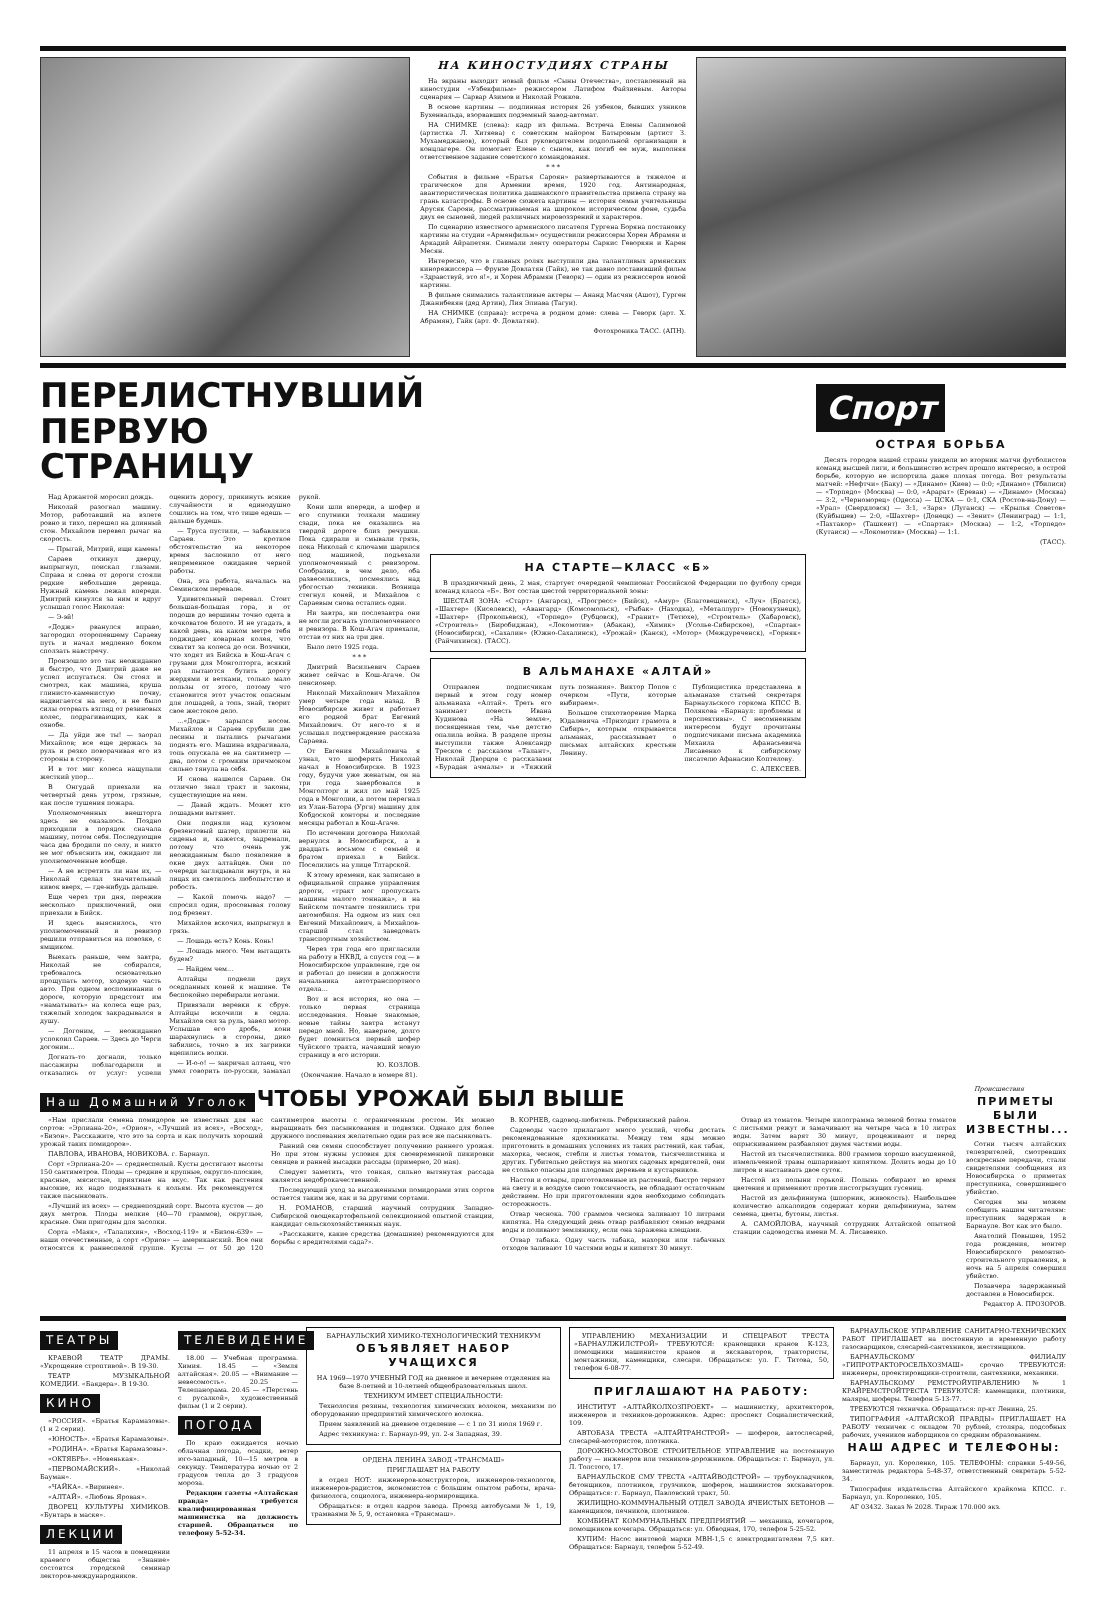НА КИНОСТУДИЯХ СТРАНЫ
На экраны выходит новый фильм «Сыны Отечества», поставленный на киностудии «Узбекфильм» режиссером Латифом Файзиевым. Авторы сценария — Сарвар Азимов и Николай Рожков.
В основе картины — подлинная история 26 узбеков, бывших узников Бухенвальда, взорвавших подземный завод-автомат.
НА СНИМКЕ (слева): кадр из фильма. Встреча Елены Салимовой (артистка Л. Хитяева) с советским майором Батыровым (артист З. Мухамеджанов), который был руководителем подпольной организации в концлагере. Он помогает Елене с сыном, как погиб ее муж, выполняя ответственное задание советского командования.
* * *
События в фильме «Братья Сароян» развертываются в тяжелое и трагическое для Армении время, 1920 год. Антинародная, авантюристическая политика дашнакского правительства привела страну на грань катастрофы. В основе сюжета картины — история семьи учительницы Арусяк Сароян, рассматриваемая на широком историческом фоне, судьба двух ее сыновей, людей различных мировоззрений и характеров.
По сценарию известного армянского писателя Гургена Боряна постановку картины на студии «Арменфильм» осуществили режиссеры Хорен Абрамян и Аркадий Айрапетян. Снимали ленту операторы Саркис Геворкян и Карен Месян.
Интересно, что в главных ролях выступили два талантливых армянских кинорежиссера — Фрунзе Довлатян (Гайк), не так давно поставивший фильм «Здравствуй, это я!», и Хорен Абрамян (Геворк) — один из режиссеров новой картины.
В фильме снимались талантливые актеры — Ананд Масчян (Ашот), Гурген Джанибекян (дед Артин), Лия Элиава (Тагуи).
НА СНИМКЕ (справа): встреча в родном доме: слева — Геворк (арт. Х. Абрамян), Гайк (арт. Ф. Довлатян).
Фотохроника ТАСС. (АПН).
ПЕРЕЛИСТНУВШИЙ ПЕРВУЮ СТРАНИЦУ
Над Аржантой моросил дождь.
Николай разогнал машину. Мотор, работавший на взлете ровно и тихо, перешел на длинный стон. Михайлов перевел рычаг на скорость.
— Прыгай, Митрий, ищи камень!
Сараев откинул дверцу, выпрыгнул, поискал глазами. Справа и слева от дороги стояли редкие небольшие деревца. Нужный камень лежал впереди. Дмитрий кинулся за ним и вдруг услышал голос Николая:
— Э-эй!
«Додж» рванулся вправо, загородил оторопевшему Сараеву путь и начал медленно боком сползать навстречу.
Произошло это так неожиданно и быстро, что Дмитрий даже не успел испугаться. Он стоял и смотрел, как машина, круша глинисто-каменистую почву, надвигается на него, и не было силы оторвать взгляд от резиновых колес, подрагивающих, как в ознобе.
— Да уйди же ты! — заорал Михайлов; все еще держась за руль и резко поворачивая его из стороны в сторону.
И в тот миг колеса нащупали жесткий упор...
В Онгудай приехали на четвертый день утром, грязные, как после тушения пожара.
Уполномоченных внешторга здесь не оказалось. Поздно приходили в порядок сначала машину, потом себя. Последующие часа два бродили по селу, и никто не мог объяснить им, ожидают ли уполномоченные вообще.
— А не встретить ли нам их, — Николай сделал значительный кивок вверх, — где-нибудь дальше.
Еще через три дня, пережив несколько приключений, они приехали в Бийск.
И здесь выяснилось, что уполномоченный и ревизор решили отправиться на повозке, с ямщиком.
Выехать раньше, чем завтра, Николай не собирался, требовалось основательно прощупать мотор, ходовую часть авто. При одном воспоминании о дороге, которую предстоит им «наматывать» на колеса еще раз, тяжелый холодок закрадывался в душу.
— Догоним, — неожиданно успокоил Сараев. — Здесь до Черги догоним...
Догнать-то догнали, только пассажиры поблагодарили и отказались от услуг: успели оценить дорогу, прикинуть всякие случайности и единодушно сошлись на том, что тише едешь — дальше будешь.
— Труса пустили, — забавлялся Сараев. Это кроткое обстоятельство на некоторое время заслонило от него непременное ожидание черной работы.
Она, эта работа, началась на Семинском перевале.
Удивительный перевал. Стоит большая-большая гора, и от подошв до вершины точно одета в кочковатое болото. И не угадать, в какой день, на каком метре тебя поджидает коварная колея, что схватит за колеса до оси. Возчики, что ходят из Бийска в Кош-Агач с грузами для Монголторга, всякий раз пытаются бутить дорогу жердями и ветками, только мало пользы от этого, потому что становится этот участок опасным для лошадей, а топь, знай, творит свое жестокое дело.
...«Додж» зарылся носом. Михайлов и Сараев срубили две лесины и пытались рычагами поднять его. Машина вздрагивала, топь опускала ее на сантиметр — два, потом с громким причмоком сильно тянула на себя.
И снова нашелся Сараев. Он отлично знал тракт и законы, существующие на нем.
— Давай ждать. Может кто лошадьми вытянет.
Они подняли над кузовом брезентовый шатер, прилегли на сиденья и, кажется, задремали, потому что очень уж неожиданным было появление в окне двух алтайцев. Они по очереди заглядывали внутрь, и на лицах их светилось любопытство и робость.
— Какой помочь надо? — спросил один, просовывая голову под брезент.
Михайлов вскочил, выпрыгнул в грязь.
— Лошадь есть? Конь. Конь!
— Лошадь много. Чем вытащить будем?
— Найдем чем...
Алтайцы подвели двух оседланных коней к машине. Те беспокойно перебирали ногами.
Привязали веревки к сбруе. Алтайцы вскочили в седла. Михайлов сел за руль, завел мотор. Услышав его дробь, кони шарахнулись в стороны, дико забились, точно в их загривки вцепились волки.
— И-о-о! — закричал алтаец, что умел говорить по-русски, замахал рукой.
Кони шли впереди, а шофер и его спутники толкали машину сзади, пока не оказались на твердой дороге близ речушки. Пока сдирали и смывали грязь, пока Николай с ключами шарился под машиной, подъехали уполномоченный с ревизором. Сообразив, в чем дело, оба развеселились, посмеялись над убогостью техники. Возница стегнул коней, и Михайлов с Сараевым снова остались одни.
Ни завтра, ни послезавтра они не могли догнать уполномоченного и ревизора. В Кош-Агач приехали, отстав от них на три дня.
Было лето 1925 года.
* * *
Дмитрий Васильевич Сараев живет сейчас в Кош-Агаче. Он пенсионер.
Николай Михайлович Михайлов умер четыре года назад. В Новосибирске живет и работает его родной брат Евгений Михайлович. От него-то я и услышал подтверждение рассказа Сараева.
От Евгения Михайловича я узнал, что шоферить Николай начал в Новосибирске. В 1923 году, будучи уже женатым, он на три года завербовался в Монголторг и жил по май 1925 года в Монголии, а потом перегнал из Улан-Батора (Урги) машину для Кобдоской конторы и последние месяцы работал в Кош-Агаче.
По истечении договора Николай вернулся в Новосибирск, а в двадцать восьмом с семьей и братом приехал в Бийск. Поселились на улице Тлтарской.
К этому времени, как записано в официальной справке управления дороги, «тракт мог пропускать машины малого тоннажа», и на Бийском почтамте появились три автомобиля. На одном из них сел Евгений Михайлович, а Михайлов-старший стал заведовать транспортным хозяйством.
Через три года его пригласили на работу в НКВД, а спустя год — в Новосибирское управление, где он и работал до пенсии в должности начальника автотранспортного отдела...
Вот и вся история, но она — только первая страница исследования. Новые знакомые, новые тайны завтра встанут передо мной. Но, наверное, долго будет помниться первый шофер Чуйского тракта, начавший новую страницу в его истории.
Ю. КОЗЛОВ.
(Окончание. Начало в номере 81).
НА СТАРТЕ—КЛАСС «Б»
В праздничный день, 2 мая, стартует очередной чемпионат Российской Федерации по футболу среди команд класса «Б». Вот состав шестой территориальной зоны:
ШЕСТАЯ ЗОНА: «Старт» (Ангарск), «Прогресс» (Бийск), «Амур» (Благовещенск), «Луч» (Братск), «Шахтер» (Киселевск), «Авангард» (Комсомольск), «Рыбак» (Находка), «Металлург» (Новокузнецк), «Шахтер» (Прокопьевск), «Торпедо» (Рубцовск), «Гранит» (Тетюхе), «Строитель» (Хабаровск), «Строитель» (Биробиджан), «Локомотив» (Абакан), «Химик» (Усолье-Сибирское), «Спартак» (Новосибирск), «Сахалин» (Южно-Сахалинск), «Урожай» (Канск), «Мотор» (Междуреченск), «Горняк» (Райчихинск). (ТАСС).
В АЛЬМАНАХЕ «АЛТАЙ»
Отправлен подписчикам первый в этом году номер альманаха «Алтай». Треть его занимает повесть Ивана Кудинова «На земле», посвященная тем, чье детство опалила война. В разделе прозы выступили также Александр Тресков с рассказом «Талант», Николай Дворцов с рассказами «Бурадан ачмалы» и «Тяжкий путь познания». Виктор Попов с очерком «Пути, которые выбираем».
Большое стихотворение Марка Юдалевича «Приходит грамота в Сибирь», которым открывается альманах, рассказывает о письмах алтайских крестьян Ленину.
Публицистика представлена в альманахе статьей секретаря Барнаульского горкома КПСС В. Полякова «Барнаул: проблемы и перспективы». С несомненным интересом будут прочитаны подписчиками письма академика Михаила Афанасьевича Лисавенко к сибирскому писателю Афанасию Коптелову.
С. АЛЕКСЕЕВ.
Спорт
ОСТРАЯ БОРЬБА
Десять городов нашей страны увидели во вторник матчи футболистов команд высшей лиги, и большинство встреч прошло интересно, в острой борьбе, которую не испортила даже плохая погода. Вот результаты матчей: «Нефтчи» (Баку) — «Динамо» (Киев) — 0:0; «Динамо» (Тбилиси) — «Торпедо» (Москва) — 0:0, «Арарат» (Ереван) — «Динамо» (Москва) — 3:2, «Черноморец» (Одесса) — ЦСКА — 0:1, СКА (Ростов-на-Дону) — «Урал» (Свердловск) — 3:1, «Заря» (Луганск) — «Крылья Советов» (Куйбышев) — 2:0, «Шахтер» (Донецк) — «Зенит» (Ленинград) — 1:1, «Пахтакор» (Ташкент) — «Спартак» (Москва) — 1:2, «Торпедо» (Кутаиси) — «Локомотив» (Москва) — 1:1.
(ТАСС).
Наш Домашний Уголок
ЧТОБЫ УРОЖАЙ БЫЛ ВЫШЕ
«Нам прислали семена помидоров не известных для нас сортов: «Эрлиана-20», «Орион», «Лучший из всех», «Восход», «Бизон». Расскажите, что это за сорта и как получить хороший урожай таких помидоров».
ПАВЛОВА, ИВАНОВА, НОВИКОВА. г. Барнаул.
Сорт «Эрлиана-20» — среднеспелый. Кусты достигают высоты 150 сантиметров. Плоды — средние и крупные, округло-плоские, красные, мясистые, приятные на вкус. Так как растения высокие, их надо подвязывать к кольям. Их рекомендуется также пасынковать.
«Лучший из всех» — среднепоздний сорт. Высота кустов — до двух метров. Плоды мелкие (40—70 граммов), округлые, красные. Они пригодны для засолки.
Сорта «Маяк», «Талалихин», «Восход-119» и «Бизон-639» — наши отечественные, а сорт «Орион» — американский. Все они относятся к раннеспелой группе. Кусты — от 50 до 120 сантиметров высоты с ограниченным ростом. Их можно выращивать без пасынкования и подвязки. Однако для более дружного поспевания желательно один раз все же пасынковать.
Ранний сев семян способствует получению раннего урожая. Но при этом нужны условия для своевременной пикировки сеянцев и ранней высадки рассады (примерно, 20 мая).
Следует заметить, что тонкая, сильно вытянутая рассада является недоброкачественной.
Последующий уход за высаженными помидорами этих сортов остается таким же, как и за другими сортами.
Н. РОМАНОВ, старший научный сотрудник Западно-Сибирской овощекартофельной селекционной опытной станции, кандидат сельскохозяйственных наук.
«Расскажите, какие средства (домашние) рекомендуются для борьбы с вредителями сада?».
В. КОРНЕВ, садовод-любитель. Ребрихинский район.
Садоводы часто прилагают много усилий, чтобы достать рекомендованные ядохимикаты. Между тем яды можно приготовить в домашних условиях из таких растений, как табак, махорка, чеснок, стебли и листья томатов, тысячелистника и других. Губительно действуя на многих садовых вредителей, они не столько опасны для плодовых деревьев и кустарников.
Настои и отвары, приготовленные из растений, быстро теряют на свету и в воздухе свою токсичность, не обладают остаточным действием. Но при приготовлении ядов необходимо соблюдать осторожность.
Отвар чеснока. 700 граммов чеснока заливают 10 литрами кипятка. На следующий день отвар разбавляют семью ведрами воды и поливают землянику, если она заражена клещами.
Отвар табака. Одну часть табака, махорки или табачных отходов заливают 10 частями воды и кипятят 30 минут.
Отвар из томатов. Четыре килограмма зеленой ботвы томатов с листьями режут и замачивают на четыре часа в 10 литрах воды. Затем варят 30 минут, процеживают и перед опрыскиванием разбавляют двумя частями воды.
Настой из тысячелистника. 800 граммов хорошо высушенной, измельченной травы ошпаривают кипятком. Долить воды до 10 литров и настаивать двое суток.
Настой из полыни горькой. Полынь собирают во время цветения и применяют против листогрызущих гусениц.
Настой из дельфиниума (шпорник, живокость). Наибольшее количество алкалоидов содержат корни дельфиниума, затем семена, цветы, бутоны, листья.
А. САМОЙЛОВА, научный сотрудник Алтайской опытной станции садоводства имени М. А. Лисавенко.
Происшествия
ПРИМЕТЫ БЫЛИ ИЗВЕСТНЫ...
Сотни тысяч алтайских телезрителей, смотревших воскресные передачи, стали свидетелями сообщения из Новосибирска о приметах преступника, совершившего убийство.
Сегодня мы можем сообщить нашим читателям: преступник задержан в Барнауле. Вот как это было.
Анатолий Повышев, 1952 года рождения, монтер Новосибирского ремонтно-строительного управления, в ночь на 5 апреля совершил убийство.
Позавчера задержанный доставлен в Новосибирск.
Редактор А. ПРОЗОРОВ.
ТЕАТРЫ
КРАЕВОЙ ТЕАТР ДРАМЫ. «Укрощение строптивой». В 19-30.
ТЕАТР МУЗЫКАЛЬНОЙ КОМЕДИИ. «Баядера». В 19-30.
КИНО
«РОССИЯ». «Братья Карамазовы». (1 и 2 серии).
«ЮНОСТЬ». «Братья Карамазовы».
«РОДИНА». «Братья Карамазовы».
«ОКТЯБРЬ». «Новенькая».
«ПЕРВОМАЙСКИЙ». «Николай Бауман».
«ЧАЙКА». «Виринея».
«АЛТАЙ». «Любовь Яровая».
ДВОРЕЦ КУЛЬТУРЫ ХИМИКОВ. «Бунтарь в маске».
ЛЕКЦИИ
11 апреля в 15 часов в помещении краевого общества «Знание» состоится городской семинар лекторов-международников.
ТЕЛЕВИДЕНИЕ
18.00 — Учебная программа. Химия. 18.45 — «Земля алтайская». 20.05 — «Внимание — невесомость». 20.25 — Телепанорама. 20.45 — «Перстень с русалкой», художественный фильм (1 и 2 серии).
ПОГОДА
По краю ожидается ночью облачная погода, осадки, ветер юго-западный, 10—15 метров в секунду. Температура ночью от 2 градусов тепла до 3 градусов мороза.
Редакции газеты «Алтайская правда» требуется квалифицированная машинистка на должность старшей. Обращаться по телефону 5-52-34.
БАРНАУЛЬСКИЙ ХИМИКО-ТЕХНОЛОГИЧЕСКИЙ ТЕХНИКУМ
ОБЪЯВЛЯЕТ НАБОР УЧАЩИХСЯ
НА 1969—1970 УЧЕБНЫЙ ГОД на дневное и вечернее отделения на базе 8-летней и 10-летней общеобразовательных школ.
ТЕХНИКУМ ИМЕЕТ СПЕЦИАЛЬНОСТИ:
Технология резины, технология химических волокон, механизм по оборудованию предприятий химического волокна.
Прием заявлений на дневное отделение — с 1 по 31 июля 1969 г.
Адрес техникума: г. Барнаул-99, ул. 2-я Западная, 39.
ОРДЕНА ЛЕНИНА ЗАВОД «ТРАНСМАШ»
ПРИГЛАШАЕТ НА РАБОТУ
в отдел НОТ: инженеров-конструкторов, инженеров-технологов, инженеров-радистов, экономистов с большим опытом работы, врача-физиолога, социолога, инженера-нормировщика.
Обращаться: в отдел кадров завода. Проезд автобусами № 1, 19, трамваями № 5, 9, остановка «Трансмаш».
УПРАВЛЕНИЮ МЕХАНИЗАЦИИ И СПЕЦРАБОТ ТРЕСТА «БАРНАУЛЖИЛСТРОЙ» ТРЕБУЮТСЯ: крановщики кранов К-123, помощники машинистов кранов и экскаваторов, трактористы, монтажники, каменщики, слесари. Обращаться: ул. Г. Титова, 50, телефон 6-08-77.
ПРИГЛАШАЮТ НА РАБОТУ:
ИНСТИТУТ «АЛТАЙКОЛХОЗПРОЕКТ» — машинистку, архитекторов, инженеров и техников-дорожников. Адрес: проспект Социалистический, 109.
АВТОБАЗА ТРЕСТА «АЛТАЙТРАНСТРОЙ» — шоферов, автослесарей, слесарей-мотористов, плотника.
ДОРОЖНО-МОСТОВОЕ СТРОИТЕЛЬНОЕ УПРАВЛЕНИЕ на постоянную работу — инженеров или техников-дорожников. Обращаться: г. Барнаул, ул. Л. Толстого, 17.
БАРНАУЛЬСКОЕ СМУ ТРЕСТА «АЛТАЙВОДСТРОЙ» — трубоукладчиков, бетонщиков, плотников, грузчиков, шоферов, машинистов экскаваторов. Обращаться: г. Барнаул, Павловский тракт, 50.
ЖИЛИЩНО-КОММУНАЛЬНЫЙ ОТДЕЛ ЗАВОДА ЯЧЕИСТЫХ БЕТОНОВ — каменщиков, печников, плотников.
КОМБИНАТ КОММУНАЛЬНЫХ ПРЕДПРИЯТИЙ — механика, кочегаров, помощников кочегара. Обращаться: ул. Обводная, 170, телефон 5-25-52.
КУПИМ: Насос винтовой марки МВН-1,5 с электродвигателем 7,5 квт. Обращаться: Барнаул, телефон 5-52-49.
БАРНАУЛЬСКОЕ УПРАВЛЕНИЕ САНИТАРНО-ТЕХНИЧЕСКИХ РАБОТ ПРИГЛАШАЕТ на постоянную и временную работу газосварщиков, слесарей-сантехников, жестянщиков.
БАРНАУЛЬСКОМУ ФИЛИАЛУ «ГИПРОТРАКТОРОСЕЛЬХОЗМАШ» срочно ТРЕБУЮТСЯ: инженеры, проектировщики-строители, сантехники, механики.
БАРНАУЛЬСКОМУ РЕМСТРОЙУПРАВЛЕНИЮ № 1 КРАЙРЕМСТРОЙТРЕСТА ТРЕБУЮТСЯ: каменщики, плотники, маляры, шоферы. Телефон 5-13-77.
ТРЕБУЮТСЯ техничка. Обращаться: пр-кт Ленина, 25.
ТИПОГРАФИЯ «АЛТАЙСКОЙ ПРАВДЫ» ПРИГЛАШАЕТ НА РАБОТУ техничек с окладом 70 рублей, столяра, подсобных рабочих, учеников наборщиков со средним образованием.
НАШ АДРЕС И ТЕЛЕФОНЫ:
Барнаул, ул. Короленко, 105. ТЕЛЕФОНЫ: справки 5-49-56, заместитель редактора 5-48-37, ответственный секретарь 5-52-34.
Типография издательства Алтайского крайкома КПСС. г. Барнаул, ул. Короленко, 105.
АГ 03432. Заказ № 2028. Тираж 170.000 экз.